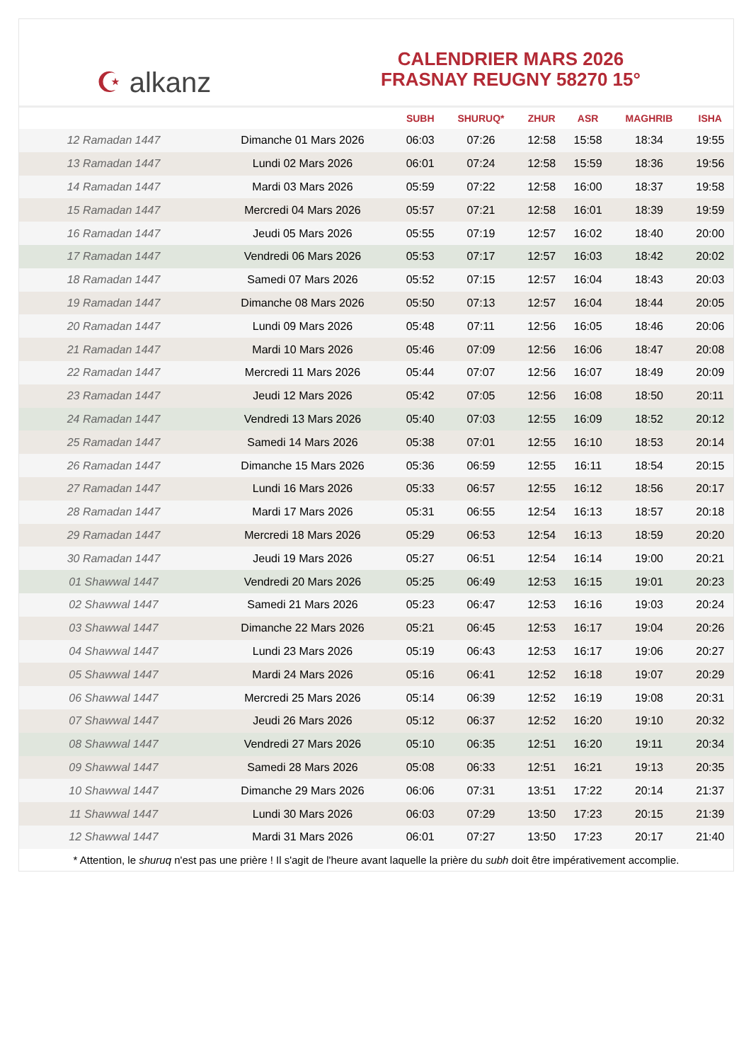☪ alkanz
CALENDRIER MARS 2026
FRASNAY REUGNY 58270 15°
| | | SUBH | SHURUQ* | ZHUR | ASR | MAGHRIB | ISHA |
| --- | --- | --- | --- | --- | --- | --- | --- |
| 12 Ramadan 1447 | Dimanche 01 Mars 2026 | 06:03 | 07:26 | 12:58 | 15:58 | 18:34 | 19:55 |
| 13 Ramadan 1447 | Lundi 02 Mars 2026 | 06:01 | 07:24 | 12:58 | 15:59 | 18:36 | 19:56 |
| 14 Ramadan 1447 | Mardi 03 Mars 2026 | 05:59 | 07:22 | 12:58 | 16:00 | 18:37 | 19:58 |
| 15 Ramadan 1447 | Mercredi 04 Mars 2026 | 05:57 | 07:21 | 12:58 | 16:01 | 18:39 | 19:59 |
| 16 Ramadan 1447 | Jeudi 05 Mars 2026 | 05:55 | 07:19 | 12:57 | 16:02 | 18:40 | 20:00 |
| 17 Ramadan 1447 | Vendredi 06 Mars 2026 | 05:53 | 07:17 | 12:57 | 16:03 | 18:42 | 20:02 |
| 18 Ramadan 1447 | Samedi 07 Mars 2026 | 05:52 | 07:15 | 12:57 | 16:04 | 18:43 | 20:03 |
| 19 Ramadan 1447 | Dimanche 08 Mars 2026 | 05:50 | 07:13 | 12:57 | 16:04 | 18:44 | 20:05 |
| 20 Ramadan 1447 | Lundi 09 Mars 2026 | 05:48 | 07:11 | 12:56 | 16:05 | 18:46 | 20:06 |
| 21 Ramadan 1447 | Mardi 10 Mars 2026 | 05:46 | 07:09 | 12:56 | 16:06 | 18:47 | 20:08 |
| 22 Ramadan 1447 | Mercredi 11 Mars 2026 | 05:44 | 07:07 | 12:56 | 16:07 | 18:49 | 20:09 |
| 23 Ramadan 1447 | Jeudi 12 Mars 2026 | 05:42 | 07:05 | 12:56 | 16:08 | 18:50 | 20:11 |
| 24 Ramadan 1447 | Vendredi 13 Mars 2026 | 05:40 | 07:03 | 12:55 | 16:09 | 18:52 | 20:12 |
| 25 Ramadan 1447 | Samedi 14 Mars 2026 | 05:38 | 07:01 | 12:55 | 16:10 | 18:53 | 20:14 |
| 26 Ramadan 1447 | Dimanche 15 Mars 2026 | 05:36 | 06:59 | 12:55 | 16:11 | 18:54 | 20:15 |
| 27 Ramadan 1447 | Lundi 16 Mars 2026 | 05:33 | 06:57 | 12:55 | 16:12 | 18:56 | 20:17 |
| 28 Ramadan 1447 | Mardi 17 Mars 2026 | 05:31 | 06:55 | 12:54 | 16:13 | 18:57 | 20:18 |
| 29 Ramadan 1447 | Mercredi 18 Mars 2026 | 05:29 | 06:53 | 12:54 | 16:13 | 18:59 | 20:20 |
| 30 Ramadan 1447 | Jeudi 19 Mars 2026 | 05:27 | 06:51 | 12:54 | 16:14 | 19:00 | 20:21 |
| 01 Shawwal 1447 | Vendredi 20 Mars 2026 | 05:25 | 06:49 | 12:53 | 16:15 | 19:01 | 20:23 |
| 02 Shawwal 1447 | Samedi 21 Mars 2026 | 05:23 | 06:47 | 12:53 | 16:16 | 19:03 | 20:24 |
| 03 Shawwal 1447 | Dimanche 22 Mars 2026 | 05:21 | 06:45 | 12:53 | 16:17 | 19:04 | 20:26 |
| 04 Shawwal 1447 | Lundi 23 Mars 2026 | 05:19 | 06:43 | 12:53 | 16:17 | 19:06 | 20:27 |
| 05 Shawwal 1447 | Mardi 24 Mars 2026 | 05:16 | 06:41 | 12:52 | 16:18 | 19:07 | 20:29 |
| 06 Shawwal 1447 | Mercredi 25 Mars 2026 | 05:14 | 06:39 | 12:52 | 16:19 | 19:08 | 20:31 |
| 07 Shawwal 1447 | Jeudi 26 Mars 2026 | 05:12 | 06:37 | 12:52 | 16:20 | 19:10 | 20:32 |
| 08 Shawwal 1447 | Vendredi 27 Mars 2026 | 05:10 | 06:35 | 12:51 | 16:20 | 19:11 | 20:34 |
| 09 Shawwal 1447 | Samedi 28 Mars 2026 | 05:08 | 06:33 | 12:51 | 16:21 | 19:13 | 20:35 |
| 10 Shawwal 1447 | Dimanche 29 Mars 2026 | 06:06 | 07:31 | 13:51 | 17:22 | 20:14 | 21:37 |
| 11 Shawwal 1447 | Lundi 30 Mars 2026 | 06:03 | 07:29 | 13:50 | 17:23 | 20:15 | 21:39 |
| 12 Shawwal 1447 | Mardi 31 Mars 2026 | 06:01 | 07:27 | 13:50 | 17:23 | 20:17 | 21:40 |
* Attention, le shuruq n'est pas une prière ! Il s'agit de l'heure avant laquelle la prière du subh doit être impérativement accomplie.